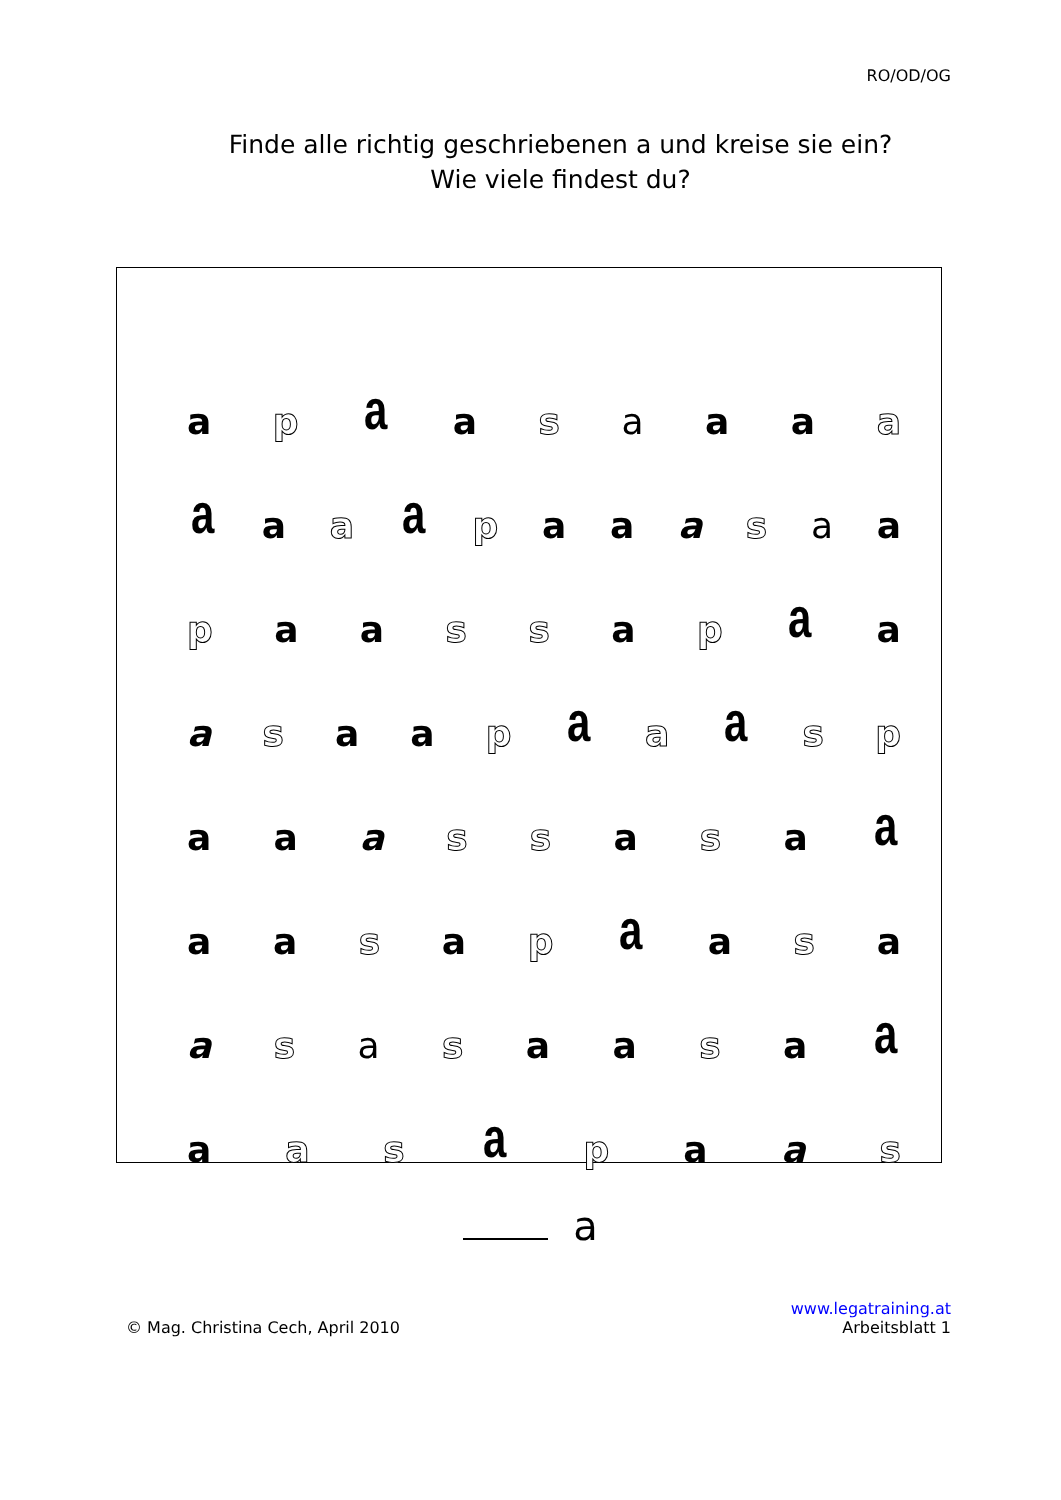RO/OD/OG
Finde alle richtig geschriebenen a und kreise sie ein?
Wie viele findest du?
a p a a s a a a a
aa a a p a a a s a a
p a a s s a p a a
a s a a p a a a s p
a a a s s a s a a
a a s a p a a s a
a s a s a a s a a
a a s a p a a s
a
© Mag. Christina Cech, April 2010
www.legatraining.at
Arbeitsblatt 1